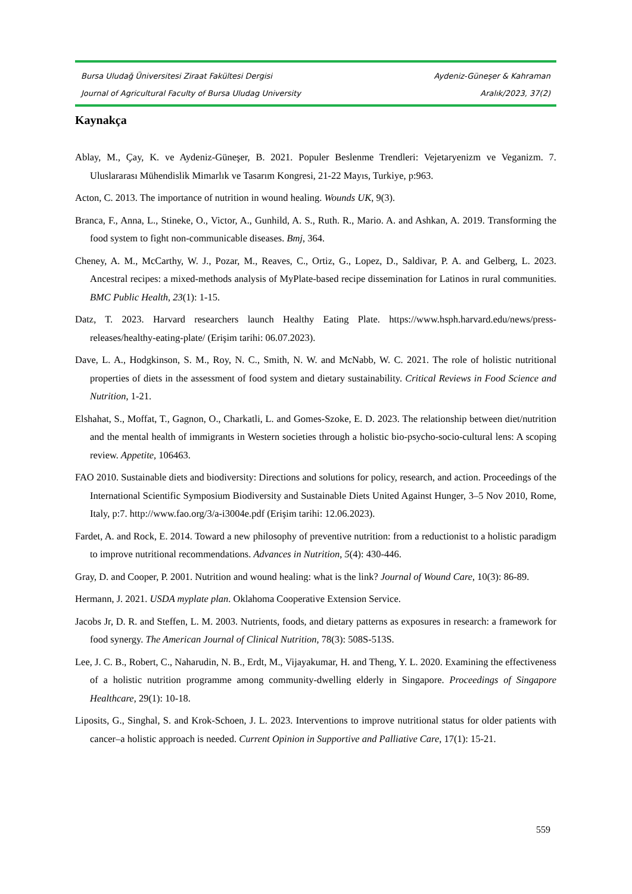Bursa Uludağ Üniversitesi Ziraat Fakültesi Dergisi Aydeniz-Güneşer & Kahraman
Journal of Agricultural Faculty of Bursa Uludag University Aralık/2023, 37(2)
Kaynakça
Ablay, M., Çay, K. ve Aydeniz-Güneşer, B. 2021. Populer Beslenme Trendleri: Vejetaryenizm ve Veganizm. 7. Uluslararası Mühendislik Mimarlık ve Tasarım Kongresi, 21-22 Mayıs, Turkiye, p:963.
Acton, C. 2013. The importance of nutrition in wound healing. Wounds UK, 9(3).
Branca, F., Anna, L., Stineke, O., Victor, A., Gunhild, A. S., Ruth. R., Mario. A. and Ashkan, A. 2019. Transforming the food system to fight non-communicable diseases. Bmj, 364.
Cheney, A. M., McCarthy, W. J., Pozar, M., Reaves, C., Ortiz, G., Lopez, D., Saldivar, P. A. and Gelberg, L. 2023. Ancestral recipes: a mixed-methods analysis of MyPlate-based recipe dissemination for Latinos in rural communities. BMC Public Health, 23(1): 1-15.
Datz, T. 2023. Harvard researchers launch Healthy Eating Plate. https://www.hsph.harvard.edu/news/press-releases/healthy-eating-plate/ (Erişim tarihi: 06.07.2023).
Dave, L. A., Hodgkinson, S. M., Roy, N. C., Smith, N. W. and McNabb, W. C. 2021. The role of holistic nutritional properties of diets in the assessment of food system and dietary sustainability. Critical Reviews in Food Science and Nutrition, 1-21.
Elshahat, S., Moffat, T., Gagnon, O., Charkatli, L. and Gomes-Szoke, E. D. 2023. The relationship between diet/nutrition and the mental health of immigrants in Western societies through a holistic bio-psycho-socio-cultural lens: A scoping review. Appetite, 106463.
FAO 2010. Sustainable diets and biodiversity: Directions and solutions for policy, research, and action. Proceedings of the International Scientific Symposium Biodiversity and Sustainable Diets United Against Hunger, 3–5 Nov 2010, Rome, Italy, p:7. http://www.fao.org/3/a-i3004e.pdf (Erişim tarihi: 12.06.2023).
Fardet, A. and Rock, E. 2014. Toward a new philosophy of preventive nutrition: from a reductionist to a holistic paradigm to improve nutritional recommendations. Advances in Nutrition, 5(4): 430-446.
Gray, D. and Cooper, P. 2001. Nutrition and wound healing: what is the link? Journal of Wound Care, 10(3): 86-89.
Hermann, J. 2021. USDA myplate plan. Oklahoma Cooperative Extension Service.
Jacobs Jr, D. R. and Steffen, L. M. 2003. Nutrients, foods, and dietary patterns as exposures in research: a framework for food synergy. The American Journal of Clinical Nutrition, 78(3): 508S-513S.
Lee, J. C. B., Robert, C., Naharudin, N. B., Erdt, M., Vijayakumar, H. and Theng, Y. L. 2020. Examining the effectiveness of a holistic nutrition programme among community-dwelling elderly in Singapore. Proceedings of Singapore Healthcare, 29(1): 10-18.
Liposits, G., Singhal, S. and Krok-Schoen, J. L. 2023. Interventions to improve nutritional status for older patients with cancer–a holistic approach is needed. Current Opinion in Supportive and Palliative Care, 17(1): 15-21.
559